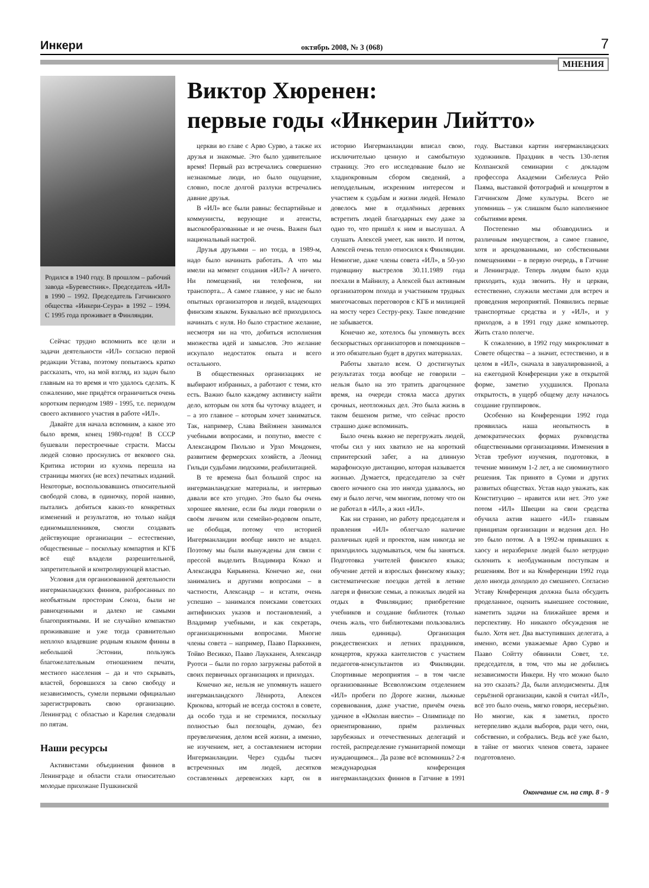Инкери октябрь 2008, № 3 (068) 7
МНЕНИЯ
Родился в 1940 году. В прошлом – рабочий завода «Буревестник». Председатель «ИЛ» в 1990 – 1992. Председатель Гатчинского общества «Инкери-Сеура» в 1992 – 1994. С 1995 года проживает в Финляндии.
Сейчас трудно вспомнить все цели и задачи деятельности «ИЛ» согласно первой редакции Устава, поэтому попытаюсь кратко рассказать, что, на мой взгляд, из задач было главным на то время и что удалось сделать. К сожалению, мне придётся ограничиться очень коротким периодом 1989 - 1995, т.е. периодом своего активного участия в работе «ИЛ».
Давайте для начала вспомним, а какое это было время, конец 1980-годов! В СССР бушевали перестроечные страсти. Массы людей словно проснулись от векового сна. Критика истории из кухонь перешла на страницы многих (не всех) печатных изданий. Некоторые, воспользовавшись относительной свободой слова, в одиночку, порой наивно, пытались добиться каких-то конкретных изменений и результатов, но только найдя единомышленников, смогли создавать действующие организации – естественно, общественные – поскольку компартия и КГБ всё ещё владели разрешительной, запретительной и контролирующей властью.
Условия для организованной деятельности ингерманландских финнов, разбросанных по необъятным просторам Союза, были не равноценными и далеко не самыми благоприятными. И не случайно компактно проживавшие и уже тогда сравнительно неплохо владевшие родным языком финны в небольшой Эстонии, пользуясь благожелательным отношением печати, местного населения – да и что скрывать, властей, боровшихся за свою свободу и независимость, сумели первыми официально зарегистрировать свою организацию. Ленинград с областью и Карелия следовали по пятам.
Наши ресурсы
Активистами объединения финнов в Ленинграде и области стали относительно молодые прихожане Пушкинской
Виктор Хюренен:
первые годы «Инкерин Лийтто»
церкви во главе с Арво Сурво, а также их друзья и знакомые. Это было удивительное время! Первый раз встречались совершенно незнакомые люди, но было ощущение, словно, после долгой разлуки встречались давние друзья.
В «ИЛ» все были равны: беспартийные и коммунисты, верующие и атеисты, высокообразованные и не очень. Важен был национальный настрой.
Друзья друзьями – но тогда, в 1989-м, надо было начинать работать. А что мы имели на момент создания «ИЛ»? А ничего. Ни помещений, ни телефонов, ни транспорта... А самое главное, у нас не было опытных организаторов и людей, владеющих финским языком. Буквально всё приходилось начинать с нуля. Но было страстное желание, несмотря ни на что, добиться исполнения множества идей и замыслов. Это желание искупало недостаток опыта и всего остального.
В общественных организациях не выбирают избранных, а работают с теми, кто есть. Важно было каждому активисту найти дело, которым он хотя бы чуточку владеет, и – а это главное – которым хочет заниматься. Так, например, Слава Вяйзянен занимался учебными вопросами, и попутно, вместе с Александром Пюльзю и Урхо Мондонен, развитием фермерских хозяйств, а Леонид Гильди судьбами людскими, реабилитацией.
В те времена был большой спрос на ингерманландские материалы, и интервью давали все кто угодно. Это было бы очень хорошее явление, если бы люди говорили о своём личном или семейно-родовом опыте, не обобщая, потому что историей Ингерманландии вообще никто не владел. Поэтому мы были вынуждены для связи с прессой выделить Владимира Кокко и Александра Кирьянена. Конечно же, они занимались и другими вопросами – в частности, Александр – и кстати, очень успешно – занимался поисками советских антифинских указов и постановлений, а Владимир учебными, и как секретарь, организационными вопросами. Многие члены совета – например, Пааво Парккинен, Тойво Весикко, Пааво Лаукканен, Александр Руотси – были по горло загружены работой в своих первичных организациях и приходах.
Конечно же, нельзя не упомянуть нашего ингерманландского Лённрота, Алексея Крюкова, который не всегда состоял в совете, да особо туда и не стремился, поскольку полностью был поглощён, думаю, без преувеличения, делом всей жизни, а именно, не изучением, нет, а составлением истории Ингерманландии. Через судьбы тысяч встреченных им людей, десятков составленных деревенских карт, он в историю Ингерманландии вписал свою, исключительно ценную и самобытную страницу. Это его исследование было не хладнокровным сбором сведений, а неподдельным, искренним интересом и участием к судьбам и жизни людей. Немало довелось мне в отдалённых деревнях встретить людей благодарных ему даже за одно то, что пришёл к ним и выслушал. А слушать Алексей умеет, как никто. И потом, Алексей очень тепло относился к Финляндии. Немногие, даже члены совета «ИЛ», в 50-ую годовщину выстрелов 30.11.1989 года поехали в Майнилу, а Алексей был активным организатором похода и участником трудных многочасовых переговоров с КГБ и милицией на мосту через Сестру-реку. Такое поведение не забывается.
Конечно же, хотелось бы упомянуть всех бескорыстных организаторов и помощников – и это обязательно будет в других материалах.
Работы хватало всем. О достигнутых результатах тогда вообще не говорили – нельзя было на это тратить драгоценное время, на очереди стояла масса других срочных, неотложных дел. Это была жизнь в таком бешеном ритме, что сейчас просто страшно даже вспоминать.
Было очень важно не перегружать людей, чтобы сил у них хватило не на короткий спринтерский забег, а на длинную марафонскую дистанцию, которая называется жизнью. Думается, председателю за счёт своего ночного сна это иногда удавалось, но ему и было легче, чем многим, потому что он не работал в «ИЛ», а жил «ИЛ».
Как ни странно, но работу председателя и правления «ИЛ» облегчало наличие различных идей и проектов, нам никогда не приходилось задумываться, чем бы заняться. Подготовка учителей финского языка; обучение детей и взрослых финскому языку; систематические поездки детей в летние лагеря и финские семьи, а пожилых людей на отдых в Финляндию; приобретение учебников и создание библиотек (только очень жаль, что библиотеками пользовались лишь единицы). Организация рождественских и летних праздников, концертов, кружка кантелистов с участием педагогов-консультантов из Финляндии. Спортивные мероприятия – в том числе организованные Всеволожским отделением «ИЛ» пробеги по Дороге жизни, лыжные соревнования, даже участие, причём очень удачное в «Юколан виести» – Олимпиаде по ориентированию, приём различных зарубежных и отечественных делегаций и гостей, распределение гуманитарной помощи нуждающимся... Да разве всё вспомнишь? 2-я международная конференция ингерманландских финнов в Гатчине в 1991 году. Выставки картин ингерманландских художников. Праздник в честь 130-летия Колпанской семинарии с докладом профессора Академии Сибелиуса Рейо Паяма, выставкой фотографий и концертом в Гатчинском Доме культуры. Всего не упомнишь – уж слишком было наполненное событиями время.
Постепенно мы обзаводились и различным имуществом, а самое главное, хотя и арендованными, но собственными помещениями – в первую очередь, в Гатчине и Ленинграде. Теперь людям было куда приходить, куда звонить. Ну и церкви, естественно, служили местами для встреч и проведения мероприятий. Появились первые транспортные средства и у «ИЛ», и у приходов, а в 1991 году даже компьютер. Жить стало полегче.
К сожалению, в 1992 году микроклимат в Совете общества – а значит, естественно, и в целом в «ИЛ», сначала в завуалированной, а на ежегодной Конференции уже в открытой форме, заметно ухудшился. Пропала открытость, в ущерб общему делу началось создание группировок.
Особенно на Конференции 1992 года проявилась наша неопытность в демократических формах руководства общественными организациями. Изменения в Устав требуют изучения, подготовки, в течение минимум 1-2 лет, а не сиюминутного решения. Так принято в Суоми и других развитых обществах. Устав надо уважать, как Конституцию – нравится или нет. Это уже потом «ИЛ» Швеции на свои средства обучила актив нашего «ИЛ» главным принципам организации и ведения дел. Но это было потом. А в 1992-м привыкших к хаосу и неразберихе людей было нетрудно склонить к необдуманным поступкам и решениям. Вот и на Конференции 1992 года дело иногда доходило до смешного. Согласно Уставу Конференция должна была обсудить проделанное, оценить нынешнее состояние, наметить задачи на ближайшее время и перспективу. Но никакого обсуждения не было. Хотя нет. Два выступивших делегата, а именно, всеми уважаемые Арво Сурво и Пааво Сойтту обвинили Совет, т.е. председателя, в том, что мы не добились независимости Инкери. Ну что можно было на это сказать? Да, были аплодисменты. Для серьёзной организации, какой я считал «ИЛ», всё это было очень, мягко говоря, несерьёзно. Но многие, как я заметил, просто нетерпеливо ждали выборов, ради чего, они, собственно, и собрались. Ведь всё уже было, в тайне от многих членов совета, заранее подготовлено.
Окончание см. на стр. 8 - 9